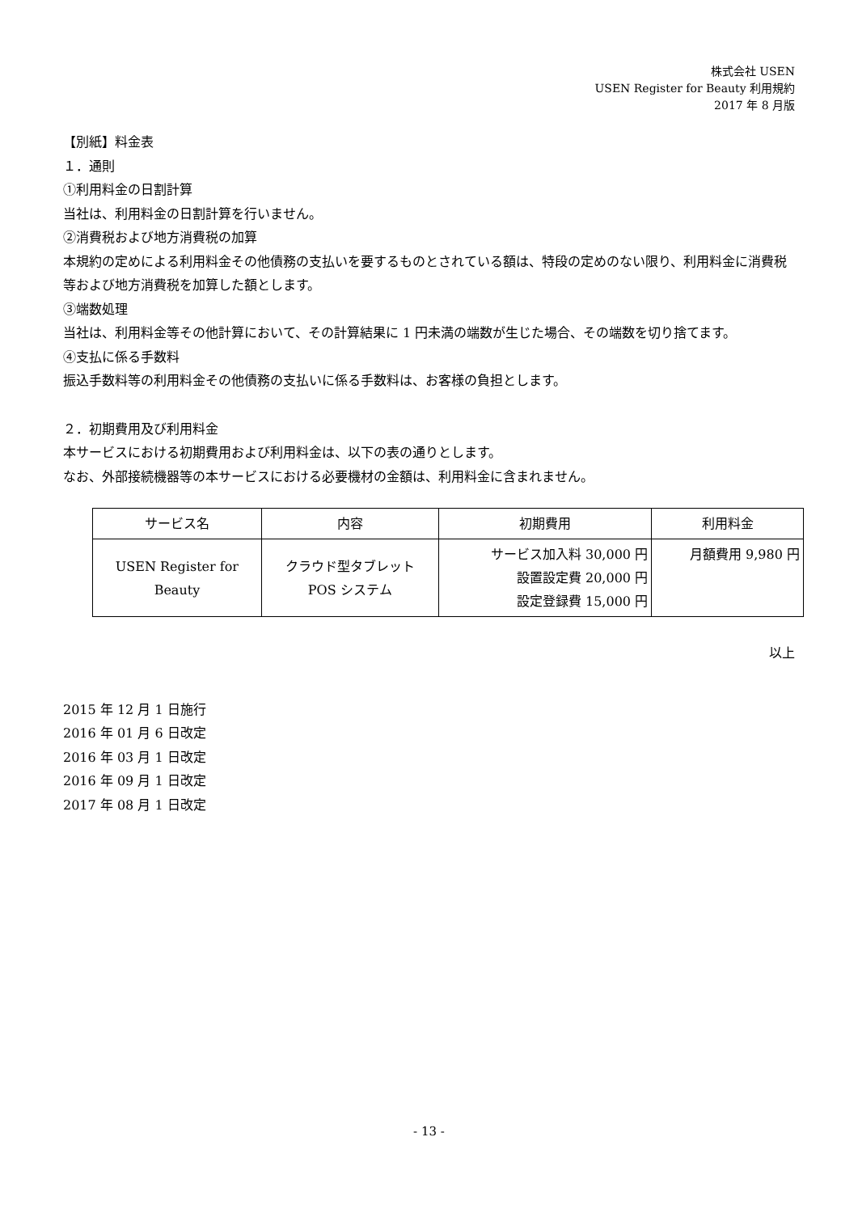株式会社 USEN
USEN Register for Beauty 利用規約
2017 年 8 月版
【別紙】料金表
１．通則
①利用料金の日割計算
当社は、利用料金の日割計算を行いません。
②消費税および地方消費税の加算
本規約の定めによる利用料金その他債務の支払いを要するものとされている額は、特段の定めのない限り、利用料金に消費税等および地方消費税を加算した額とします。
③端数処理
当社は、利用料金等その他計算において、その計算結果に 1 円未満の端数が生じた場合、その端数を切り捨てます。
④支払に係る手数料
振込手数料等の利用料金その他債務の支払いに係る手数料は、お客様の負担とします。
２．初期費用及び利用料金
本サービスにおける初期費用および利用料金は、以下の表の通りとします。
なお、外部接続機器等の本サービスにおける必要機材の金額は、利用料金に含まれません。
| サービス名 | 内容 | 初期費用 | 利用料金 |
| --- | --- | --- | --- |
| USEN Register for Beauty | クラウド型タブレット POS システム | サービス加入料 30,000 円 設置設定費 20,000 円 設定登録費 15,000 円 | 月額費用 9,980 円 |
以上
2015 年 12 月 1 日施行
2016 年 01 月 6 日改定
2016 年 03 月 1 日改定
2016 年 09 月 1 日改定
2017 年 08 月 1 日改定
- 13 -